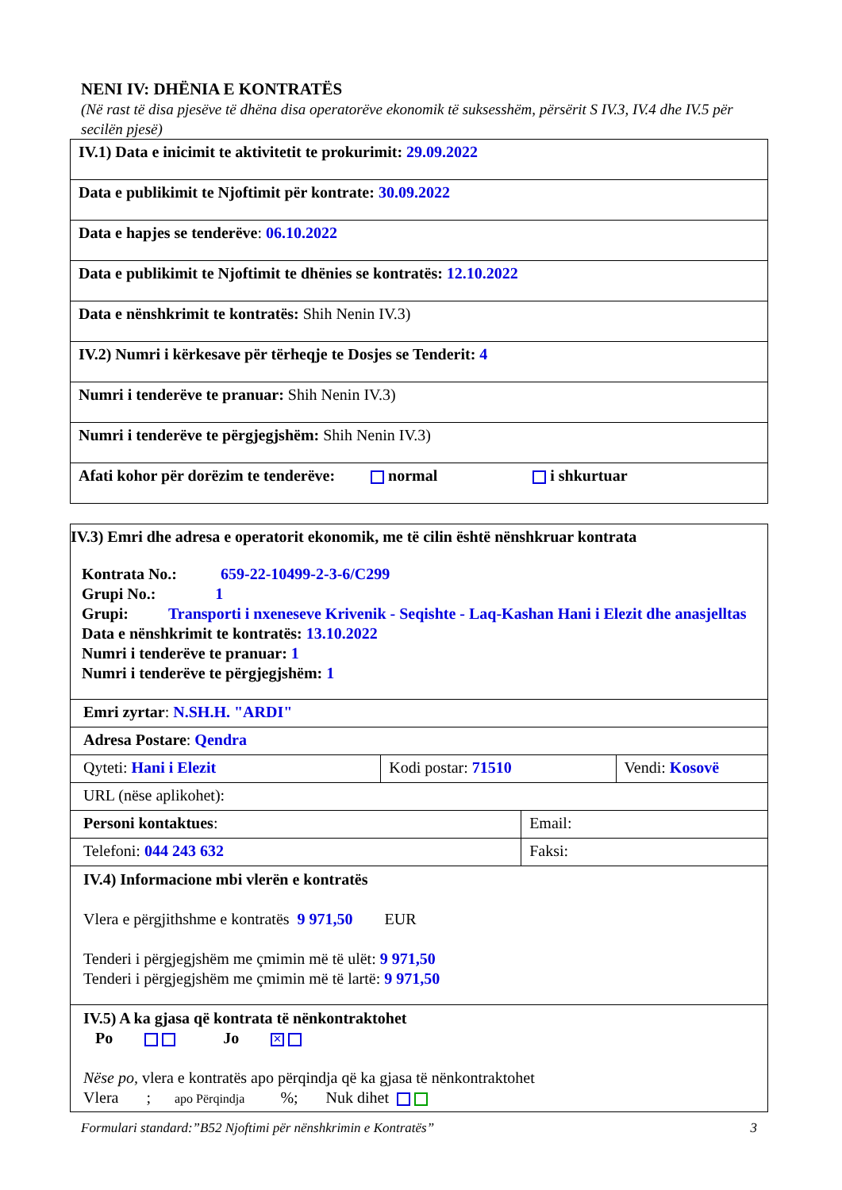NENI IV: DHËNIA E KONTRATËS
(Në rast të disa pjesëve të dhëna disa operatorëve ekonomik të suksesshëm, përsërit S IV.3, IV.4 dhe IV.5 për secilën pjesë)
| IV.1) Data e inicimit te aktivitetit te prokurimit: 29.09.2022 |
| Data e publikimit te Njoftimit për kontrate: 30.09.2022 |
| Data e hapjes se tenderëve : 06.10.2022 |
| Data e publikimit te Njoftimit te dhënies se kontratës: 12.10.2022 |
| Data e nënshkrimit te kontratës: Shih Nenin IV.3) |
| IV.2) Numri i kërkesave për tërheqje te Dosjes se Tenderit: 4 |
| Numri i tenderëve te pranuar: Shih Nenin IV.3) |
| Numri i tenderëve te përgjegjshëm: Shih Nenin IV.3) |
| Afati kohor për dorëzim te tenderëve: normal i shkurtuar |
| IV.3) Emri dhe adresa e operatorit ekonomik, me të cilin është nënshkruar kontrata Kontrata No.: 659-22-10499-2-3-6/C299 Grupi No.: 1 Grupi: Transporti i nxeneseve Krivenik - Seqishte - Laq-Kashan Hani i Elezit dhe anasjelltas Data e nënshkrimit te kontratës: 13.10.2022 Numri i tenderëve te pranuar: 1 Numri i tenderëve te përgjegjshëm: 1 | | | |
| Emri zyrtar : N.SH.H. "ARDI" | | | |
| Adresa Postare : Qendra | | | |
| Qyteti: Hani i Elezit | Kodi postar: 71510 | | Vendi: Kosovë |
| URL (nëse aplikohet): | | | |
| Personi kontaktues : | | Email: | |
| Telefoni: 044 243 632 | | Faksi: | |
| IV.4) Informacione mbi vlerën e kontratës Vlera e përgjithshme e kontratës 9 971,50 EUR Tenderi i përgjegjshëm me çmimin më të ulët: 9 971,50 Tenderi i përgjegjshëm me çmimin më të lartë: 9 971,50 | | | |
| IV.5) A ka gjasa që kontrata të nënkontraktohet Po Jo ✕ Nëse po, vlera e kontratës apo përqindja që ka gjasa të nënkontraktohet Vlera ; apo Përqindja %; Nuk dihet | | | |
Formulari standard:”B52 Njoftimi për nënshkrimin e Kontratës” 3